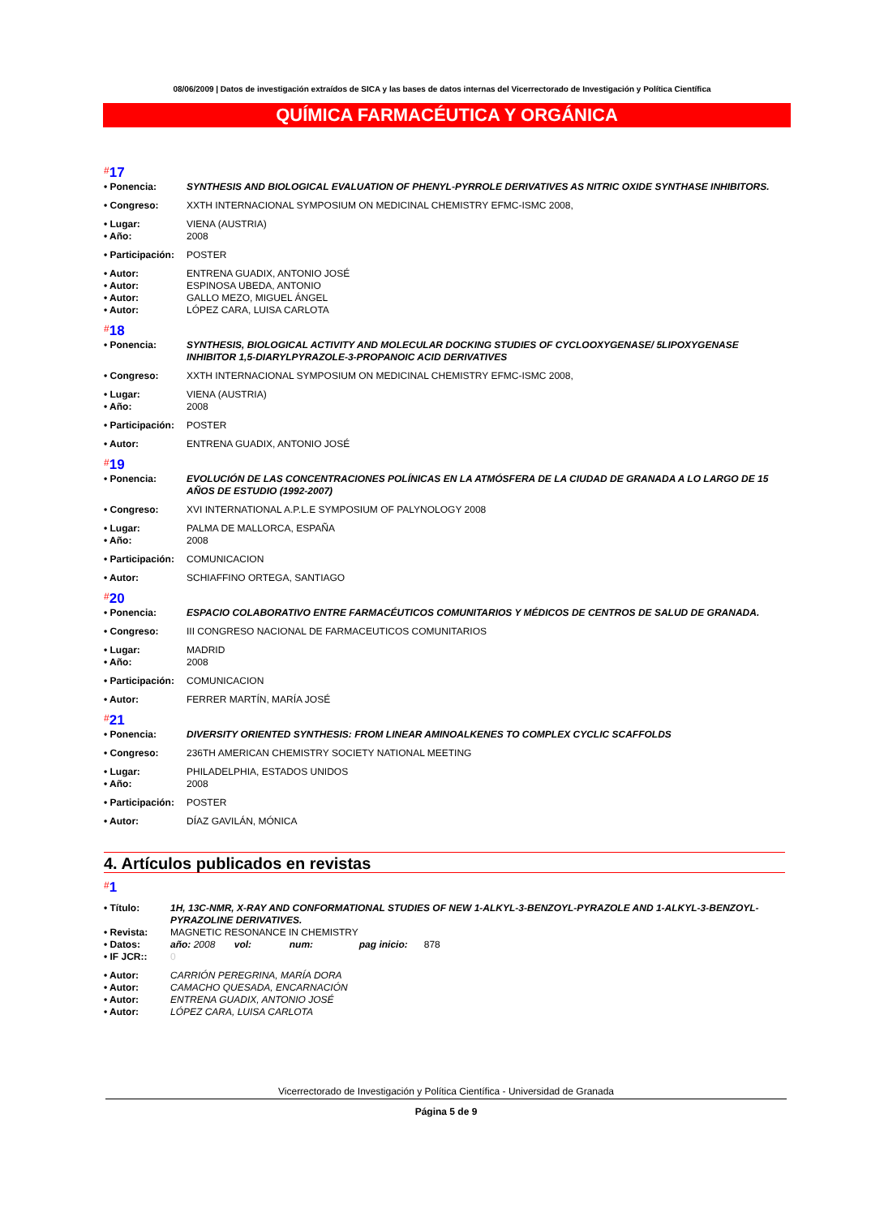08/06/2009 | Datos de investigación extraídos de SICA y las bases de datos internas del Vicerrectorado de Investigación y Política Científica
QUÍMICA FARMACÉUTICA Y ORGÁNICA
#17
• Ponencia: SYNTHESIS AND BIOLOGICAL EVALUATION OF PHENYL-PYRROLE DERIVATIVES AS NITRIC OXIDE SYNTHASE INHIBITORS.
• Congreso: XXTH INTERNACIONAL SYMPOSIUM ON MEDICINAL CHEMISTRY EFMC-ISMC 2008,
• Lugar: VIENA (AUSTRIA)
• Año: 2008
• Participación: POSTER
• Autor: ENTRENA GUADIX, ANTONIO JOSÉ
• Autor: ESPINOSA UBEDA, ANTONIO
• Autor: GALLO MEZO, MIGUEL ÁNGEL
• Autor: LÓPEZ CARA, LUISA CARLOTA
#18
• Ponencia: SYNTHESIS, BIOLOGICAL ACTIVITY AND MOLECULAR DOCKING STUDIES OF CYCLOOXYGENASE/ 5LIPOXYGENASE INHIBITOR 1,5-DIARYLPYRAZOLE-3-PROPANOIC ACID DERIVATIVES
• Congreso: XXTH INTERNACIONAL SYMPOSIUM ON MEDICINAL CHEMISTRY EFMC-ISMC 2008,
• Lugar: VIENA (AUSTRIA)
• Año: 2008
• Participación: POSTER
• Autor: ENTRENA GUADIX, ANTONIO JOSÉ
#19
• Ponencia: EVOLUCIÓN DE LAS CONCENTRACIONES POLÍNICAS EN LA ATMÓSFERA DE LA CIUDAD DE GRANADA A LO LARGO DE 15 AÑOS DE ESTUDIO (1992-2007)
• Congreso: XVI INTERNATIONAL A.P.L.E SYMPOSIUM OF PALYNOLOGY 2008
• Lugar: PALMA DE MALLORCA, ESPAÑA
• Año: 2008
• Participación: COMUNICACION
• Autor: SCHIAFFINO ORTEGA, SANTIAGO
#20
• Ponencia: ESPACIO COLABORATIVO ENTRE FARMACÉUTICOS COMUNITARIOS Y MÉDICOS DE CENTROS DE SALUD DE GRANADA.
• Congreso: III CONGRESO NACIONAL DE FARMACEUTICOS COMUNITARIOS
• Lugar: MADRID
• Año: 2008
• Participación: COMUNICACION
• Autor: FERRER MARTÍN, MARÍA JOSÉ
#21
• Ponencia: DIVERSITY ORIENTED SYNTHESIS: FROM LINEAR AMINOALKENES TO COMPLEX CYCLIC SCAFFOLDS
• Congreso: 236TH AMERICAN CHEMISTRY SOCIETY NATIONAL MEETING
• Lugar: PHILADELPHIA, ESTADOS UNIDOS
• Año: 2008
• Participación: POSTER
• Autor: DÍAZ GAVILÁN, MÓNICA
4. Artículos publicados en revistas
#1
• Título: 1H, 13C-NMR, X-RAY AND CONFORMATIONAL STUDIES OF NEW 1-ALKYL-3-BENZOYL-PYRAZOLE AND 1-ALKYL-3-BENZOYL-PYRAZOLINE DERIVATIVES.
• Revista: MAGNETIC RESONANCE IN CHEMISTRY
• Datos: año: 2008 vol: num: pag inicio: 878
• IF JCR:: 0
• Autor: CARRIÓN PEREGRINA, MARÍA DORA
• Autor: CAMACHO QUESADA, ENCARNACIÓN
• Autor: ENTRENA GUADIX, ANTONIO JOSÉ
• Autor: LÓPEZ CARA, LUISA CARLOTA
Vicerrectorado de Investigación y Política Científica - Universidad de Granada
Página 5 de 9